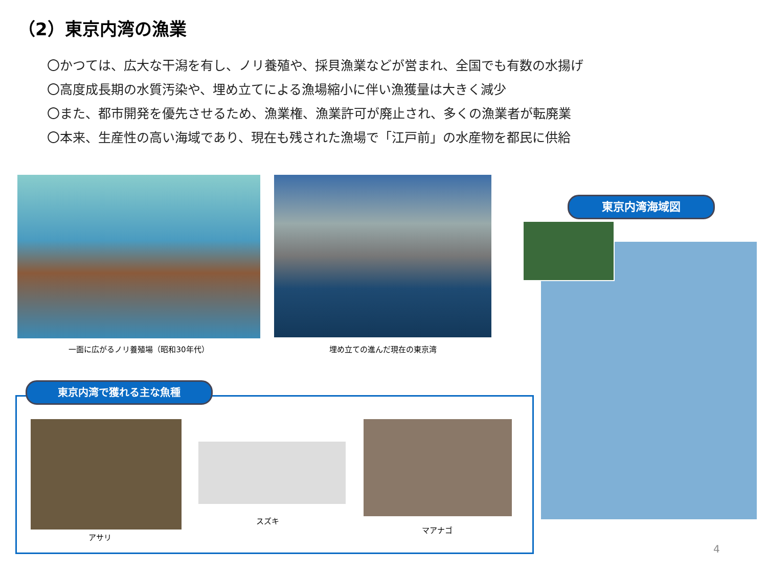（2）東京内湾の漁業
〇かつては、広大な干潟を有し、ノリ養殖や、採貝漁業などが営まれ、全国でも有数の水揚げ
〇高度成長期の水質汚染や、埋め立てによる漁場縮小に伴い漁獲量は大きく減少
〇また、都市開発を優先させるため、漁業権、漁業許可が廃止され、多くの漁業者が転廃業
〇本来、生産性の高い海域であり、現在も残された漁場で「江戸前」の水産物を都民に供給
一面に広がるノリ養殖場（昭和30年代） 埋め立ての進んだ現在の東京湾
東京内湾海域図
東京内湾で獲れる主な魚種
アサリ
スズキ
マアナゴ
4